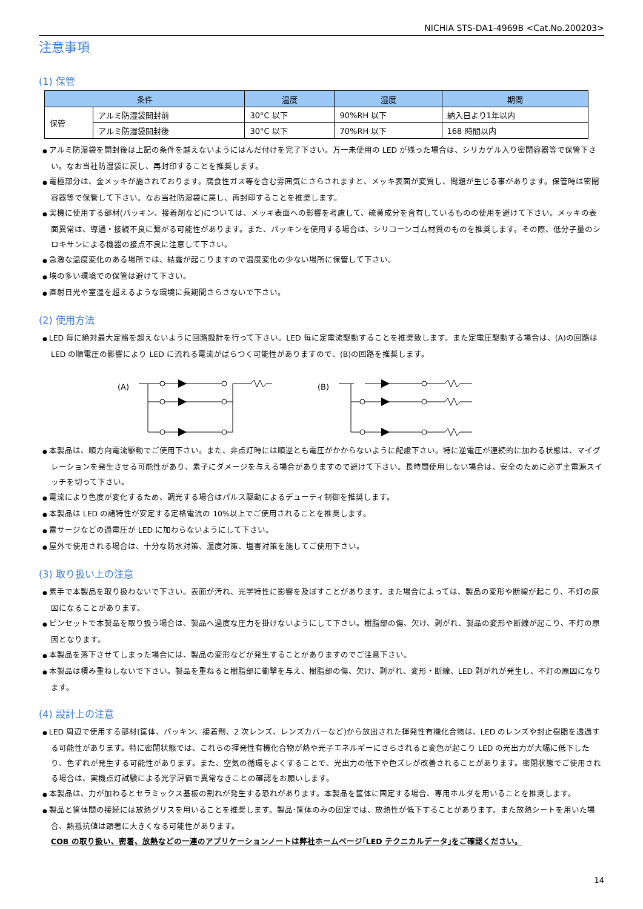NICHIA STS-DA1-4969B <Cat.No.200203>
注意事項
(1) 保管
| 条件 | | 温度 | 湿度 | 期間 |
| --- | --- | --- | --- | --- |
| 保管 | アルミ防湿袋開封前 | 30°C 以下 | 90%RH 以下 | 納入日より1年以内 |
| | アルミ防湿袋開封後 | 30°C 以下 | 70%RH 以下 | 168 時間以内 |
アルミ防湿袋を開封後は上記の条件を越えないようにはんだ付けを完了下さい。万一未使用の LED が残った場合は、シリカゲル入り密閉容器等で保管下さい。なお当社防湿袋に戻し、再封印することを推奨します。
電極部分は、金メッキが施されております。腐食性ガス等を含む雰囲気にさらされますと、メッキ表面が変質し、問題が生じる事があります。保管時は密閉容器等で保管して下さい。なお当社防湿袋に戻し、再封印することを推奨します。
実機に使用する部材(パッキン、接着剤など)については、メッキ表面への影響を考慮して、硫黄成分を含有しているものの使用を避けて下さい。メッキの表面異常は、導通・接続不良に繋がる可能性があります。また、パッキンを使用する場合は、シリコーンゴム材質のものを推奨します。その際、低分子量のシロキサンによる機器の接点不良に注意して下さい。
急激な温度変化のある場所では、結露が起こりますので温度変化の少ない場所に保管して下さい。
埃の多い環境での保管は避けて下さい。
直射日光や室温を超えるような環境に長期間さらさないで下さい。
(2) 使用方法
LED 毎に絶対最大定格を超えないように回路設計を行って下さい。LED 毎に定電流駆動することを推奨致します。また定電圧駆動する場合は、(A)の回路は LED の順電圧の影響により LED に流れる電流がばらつく可能性がありますので、(B)の回路を推奨します。
(A)
(B)
本製品は、順方向電流駆動でご使用下さい。また、非点灯時には順逆とも電圧がかからないように配慮下さい。特に逆電圧が連続的に加わる状態は、マイグレーションを発生させる可能性があり、素子にダメージを与える場合がありますので避けて下さい。長時間使用しない場合は、安全のために必ず主電源スイッチを切って下さい。
電流により色度が変化するため、調光する場合はパルス駆動によるデューティ制御を推奨します。
本製品は LED の諸特性が安定する定格電流の 10%以上でご使用されることを推奨します。
雷サージなどの過電圧が LED に加わらないようにして下さい。
屋外で使用される場合は、十分な防水対策、湿度対策、塩害対策を施してご使用下さい。
(3) 取り扱い上の注意
素手で本製品を取り扱わないで下さい。表面が汚れ、光学特性に影響を及ぼすことがあります。また場合によっては、製品の変形や断線が起こり、不灯の原因になることがあります。
ピンセットで本製品を取り扱う場合は、製品へ過度な圧力を掛けないようにして下さい。樹脂部の傷、欠け、剥がれ、製品の変形や断線が起こり、不灯の原因となります。
本製品を落下させてしまった場合には、製品の変形などが発生することがありますのでご注意下さい。
本製品は積み重ねしないで下さい。製品を重ねると樹脂部に衝撃を与え、樹脂部の傷、欠け、剥がれ、変形・断線、LED 剥がれが発生し、不灯の原因になります。
(4) 設計上の注意
LED 周辺で使用する部材(筐体、パッキン、接着剤、2 次レンズ、レンズカバーなど)から放出された揮発性有機化合物は、LED のレンズや封止樹脂を透過する可能性があります。特に密閉状態では、これらの揮発性有機化合物が熱や光子エネルギーにさらされると変色が起こり LED の光出力が大幅に低下したり、色ずれが発生する可能性があります。また、空気の循環をよくすることで、光出力の低下や色ズレが改善されることがあります。密閉状態でご使用される場合は、実機点灯試験による光学評価で異常なきことの確認をお願いします。
本製品は、力が加わるとセラミックス基板の割れが発生する恐れがあります。本製品を筐体に固定する場合、専用ホルダを用いることを推奨します。
製品と筐体間の接続には放熱グリスを用いることを推奨します。製品･筐体のみの固定では、放熱性が低下することがあります。また放熱シートを用いた場合、熱抵抗値は顕著に大きくなる可能性があります。
COB の取り扱い、密着、放熱などの一連のアプリケーションノートは弊社ホームページ｢LED テクニカルデータ｣をご確認ください。
14